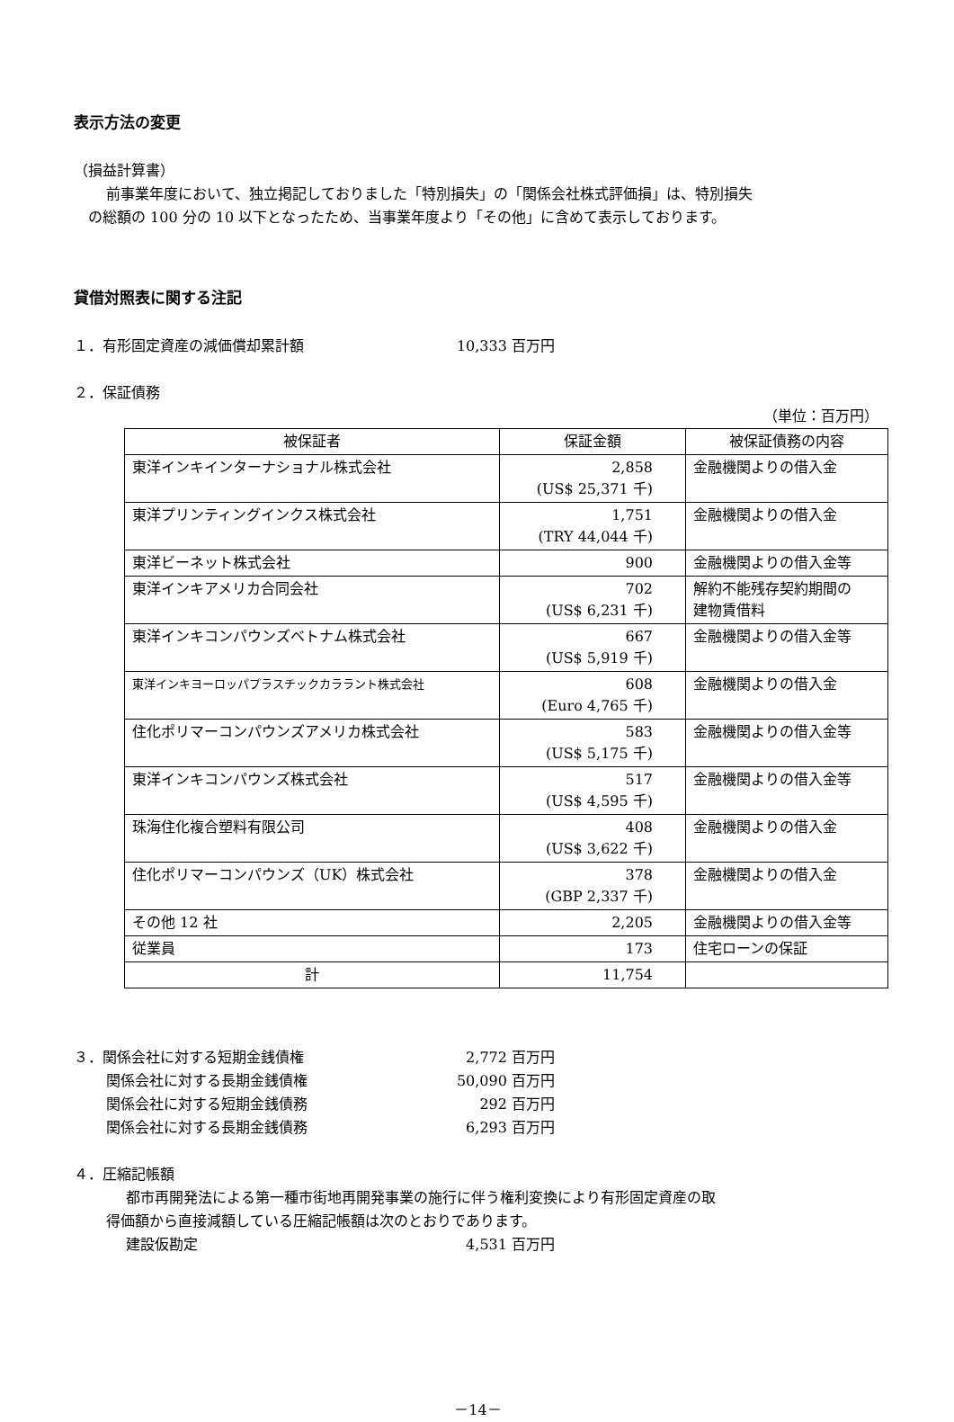表示方法の変更
（損益計算書）
前事業年度において、独立掲記しておりました「特別損失」の「関係会社株式評価損」は、特別損失
の総額の 100 分の 10 以下となったため、当事業年度より「その他」に含めて表示しております。
貸借対照表に関する注記
１．有形固定資産の減価償却累計額 10,333 百万円
２．保証債務
（単位：百万円）
| 被保証者 | 保証金額 | 被保証債務の内容 |
| --- | --- | --- |
| 東洋インキインターナショナル株式会社 | 2,858 (US$ 25,371 千) | 金融機関よりの借入金 |
| 東洋プリンティングインクス株式会社 | 1,751 (TRY 44,044 千) | 金融機関よりの借入金 |
| 東洋ビーネット株式会社 | 900 | 金融機関よりの借入金等 |
| 東洋インキアメリカ合同会社 | 702 (US$ 6,231 千) | 解約不能残存契約期間の 建物賃借料 |
| 東洋インキコンパウンズベトナム株式会社 | 667 (US$ 5,919 千) | 金融機関よりの借入金等 |
| 東洋インキヨーロッパプラスチックカララント株式会社 | 608 (Euro 4,765 千) | 金融機関よりの借入金 |
| 住化ポリマーコンパウンズアメリカ株式会社 | 583 (US$ 5,175 千) | 金融機関よりの借入金等 |
| 東洋インキコンパウンズ株式会社 | 517 (US$ 4,595 千) | 金融機関よりの借入金等 |
| 珠海住化複合塑料有限公司 | 408 (US$ 3,622 千) | 金融機関よりの借入金 |
| 住化ポリマーコンパウンズ（UK）株式会社 | 378 (GBP 2,337 千) | 金融機関よりの借入金 |
| その他 12 社 | 2,205 | 金融機関よりの借入金等 |
| 従業員 | 173 | 住宅ローンの保証 |
| 計 | 11,754 | |
３．関係会社に対する短期金銭債権 2,772 百万円
関係会社に対する長期金銭債権 50,090 百万円
関係会社に対する短期金銭債務 292 百万円
関係会社に対する長期金銭債務 6,293 百万円
４．圧縮記帳額
都市再開発法による第一種市街地再開発事業の施行に伴う権利変換により有形固定資産の取
得価額から直接減額している圧縮記帳額は次のとおりであります。
建設仮勘定 4,531 百万円
－14－